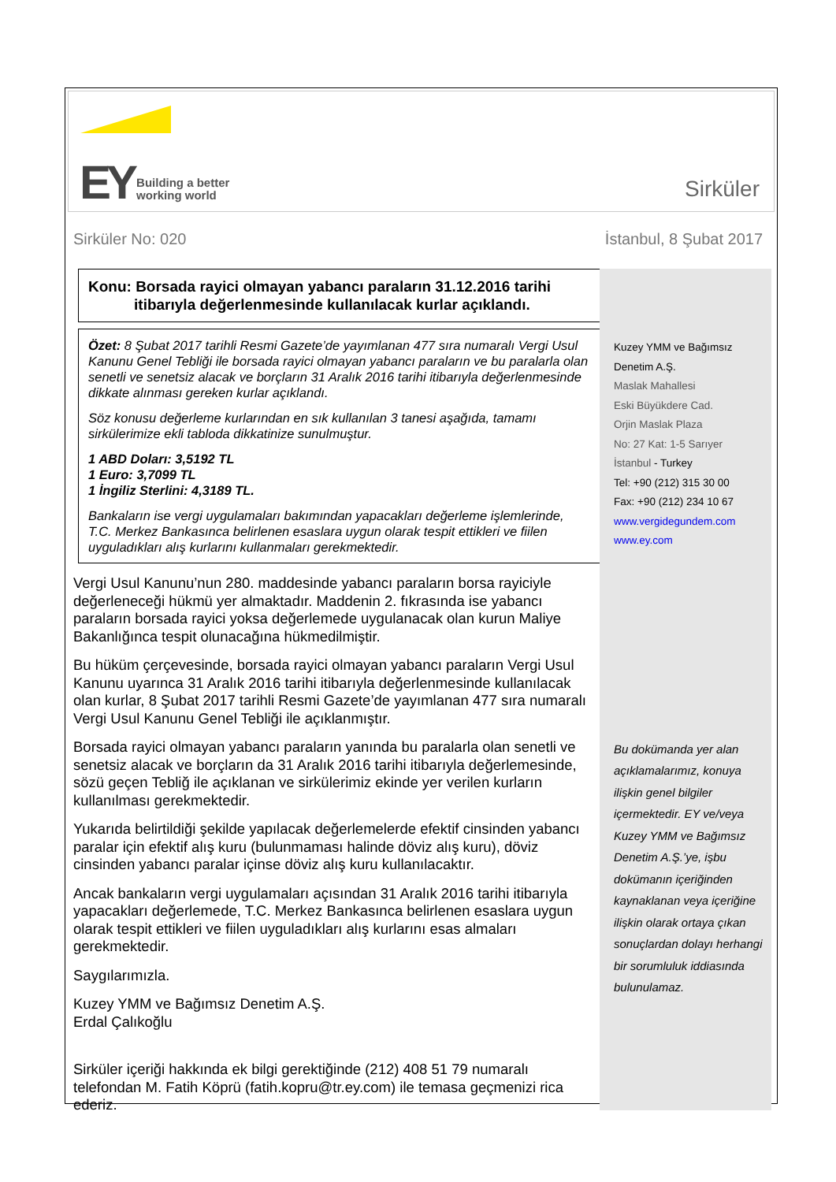EY Building a better
working world
Sirküler
Sirküler No: 020 İstanbul, 8 Şubat 2017
Konu: Borsada rayici olmayan yabancı paraların 31.12.2016 tarihi
itibarıyla değerlenmesinde kullanılacak kurlar açıklandı.
Özet: 8 Şubat 2017 tarihli Resmi Gazete’de yayımlanan 477 sıra numaralı Vergi Usul Kanunu Genel Tebliği ile borsada rayici olmayan yabancı paraların ve bu paralarla olan senetli ve senetsiz alacak ve borçların 31 Aralık 2016 tarihi itibarıyla değerlenmesinde dikkate alınması gereken kurlar açıklandı.
Söz konusu değerleme kurlarından en sık kullanılan 3 tanesi aşağıda, tamamı sirkülerimize ekli tabloda dikkatinize sunulmuştur.
1 ABD Doları: 3,5192 TL
1 Euro: 3,7099 TL
1 İngiliz Sterlini: 4,3189 TL.
Bankaların ise vergi uygulamaları bakımından yapacakları değerleme işlemlerinde, T.C. Merkez Bankasınca belirlenen esaslara uygun olarak tespit ettikleri ve fiilen uyguladıkları alış kurlarını kullanmaları gerekmektedir.
Vergi Usul Kanunu’nun 280. maddesinde yabancı paraların borsa rayiciyle değerleneceği hükmü yer almaktadır. Maddenin 2. fıkrasında ise yabancı paraların borsada rayici yoksa değerlemede uygulanacak olan kurun Maliye Bakanlığınca tespit olunacağına hükmedilmiştir.
Bu hüküm çerçevesinde, borsada rayici olmayan yabancı paraların Vergi Usul Kanunu uyarınca 31 Aralık 2016 tarihi itibarıyla değerlenmesinde kullanılacak olan kurlar, 8 Şubat 2017 tarihli Resmi Gazete’de yayımlanan 477 sıra numaralı Vergi Usul Kanunu Genel Tebliği ile açıklanmıştır.
Borsada rayici olmayan yabancı paraların yanında bu paralarla olan senetli ve senetsiz alacak ve borçların da 31 Aralık 2016 tarihi itibarıyla değerlemesinde, sözü geçen Tebliğ ile açıklanan ve sirkülerimiz ekinde yer verilen kurların kullanılması gerekmektedir.
Yukarıda belirtildiği şekilde yapılacak değerlemelerde efektif cinsinden yabancı paralar için efektif alış kuru (bulunmaması halinde döviz alış kuru), döviz cinsinden yabancı paralar içinse döviz alış kuru kullanılacaktır.
Ancak bankaların vergi uygulamaları açısından 31 Aralık 2016 tarihi itibarıyla yapacakları değerlemede, T.C. Merkez Bankasınca belirlenen esaslara uygun olarak tespit ettikleri ve fiilen uyguladıkları alış kurlarını esas almaları gerekmektedir.
Saygılarımızla.
Kuzey YMM ve Bağımsız Denetim A.Ş.
Erdal Çalıkoğlu
Sirküler içeriği hakkında ek bilgi gerektiğinde (212) 408 51 79 numaralı telefondan M. Fatih Köprü (fatih.kopru@tr.ey.com) ile temasa geçmenizi rica ederiz.
Kuzey YMM ve Bağımsız
Denetim A.Ş.
Maslak Mahallesi
Eski Büyükdere Cad.
Orjin Maslak Plaza
No: 27 Kat: 1-5 Sarıyer
İstanbul - Turkey
Tel: +90 (212) 315 30 00
Fax: +90 (212) 234 10 67
www.vergidegundem.com
www.ey.com
Bu dokümanda yer alan açıklamalarımız, konuya ilişkin genel bilgiler içermektedir. EY ve/veya Kuzey YMM ve Bağımsız Denetim A.Ş.’ye, işbu dokümanın içeriğinden kaynaklanan veya içeriğine ilişkin olarak ortaya çıkan sonuçlardan dolayı herhangi bir sorumluluk iddiasında bulunulamaz.